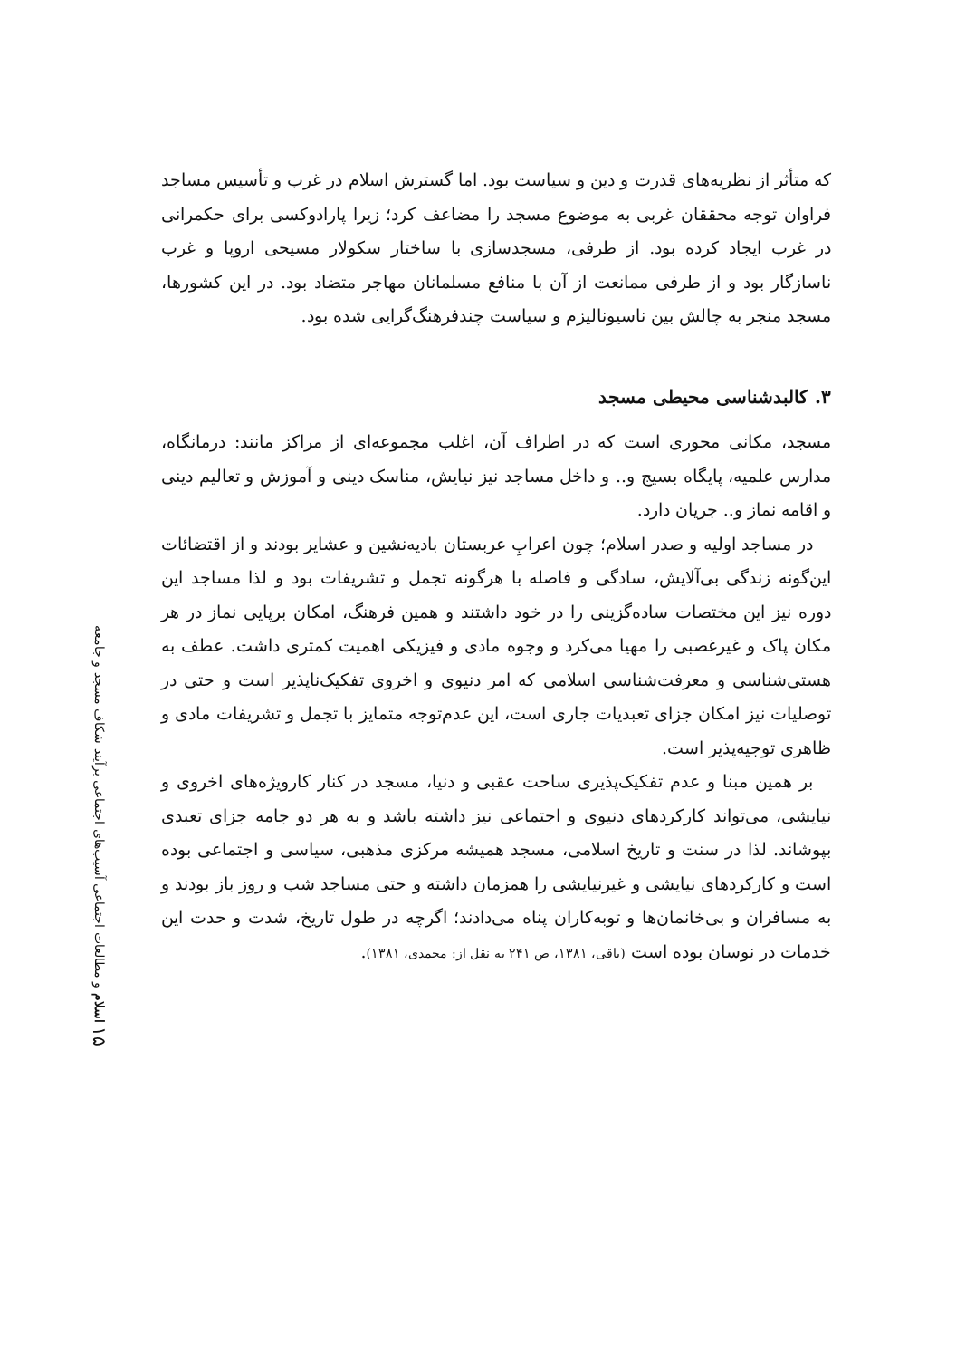۱۵ اسلام و مطالعات اجتماعی آسیب‌های اجتماعی برآیند شکاف مسجد و جامعه
که متأثر از نظریه‌های قدرت و دین و سیاست بود. اما گسترش اسلام در غرب و تأسیس مساجد فراوان توجه محققان غربی به موضوع مسجد را مضاعف کرد؛ زیرا پارادوکسی برای حکمرانی در غرب ایجاد کرده بود. از طرفی، مسجدسازی با ساختار سکولار مسیحی اروپا و غرب ناسازگار بود و از طرفی ممانعت از آن با منافع مسلمانان مهاجر متضاد بود. در این کشورها، مسجد منجر به چالش بین ناسیونالیزم و سیاست چندفرهنگ‌گرایی شده بود.
۳. کالبدشناسی محیطی مسجد
مسجد، مکانی محوری است که در اطراف آن، اغلب مجموعه‌ای از مراکز مانند: درمانگاه، مدارس علمیه، پایگاه بسیج و.. و داخل مساجد نیز نیایش، مناسک دینی و آموزش و تعالیم دینی و اقامه نماز و.. جریان دارد.
در مساجد اولیه و صدر اسلام؛ چون اعرابِ عربستان بادیه‌نشین و عشایر بودند و از اقتضائات این‌گونه زندگی بی‌آلایش، سادگی و فاصله با هرگونه تجمل و تشریفات بود و لذا مساجد این دوره نیز این مختصات ساده‌گزینی را در خود داشتند و همین فرهنگ، امکان برپایی نماز در هر مکان پاک و غیرغصبی را مهیا می‌کرد و وجوه مادی و فیزیکی اهمیت کمتری داشت. عطف به هستی‌شناسی و معرفت‌شناسی اسلامی که امر دنیوی و اخروی تفکیک‌ناپذیر است و حتی در توصلیات نیز امکان جزای تعبدیات جاری است، این عدم‌توجه متمایز با تجمل و تشریفات مادی و ظاهری توجیه‌پذیر است.
بر همین مبنا و عدم تفکیک‌پذیری ساحت عقبی و دنیا، مسجد در کنار کارویژه‌های اخروی و نیایشی، می‌تواند کارکردهای دنیوی و اجتماعی نیز داشته باشد و به هر دو جامه جزای تعبدی بپوشاند. لذا در سنت و تاریخ اسلامی، مسجد همیشه مرکزی مذهبی، سیاسی و اجتماعی بوده است و کارکردهای نیایشی و غیرنیایشی را همزمان داشته و حتی مساجد شب و روز باز بودند و به مسافران و بی‌خانمان‌ها و توبه‌کاران پناه می‌دادند؛ اگرچه در طول تاریخ، شدت و حدت این خدمات در نوسان بوده است (باقی، ۱۳۸۱، ص ۲۴۱ به نقل از: محمدی، ۱۳۸۱).